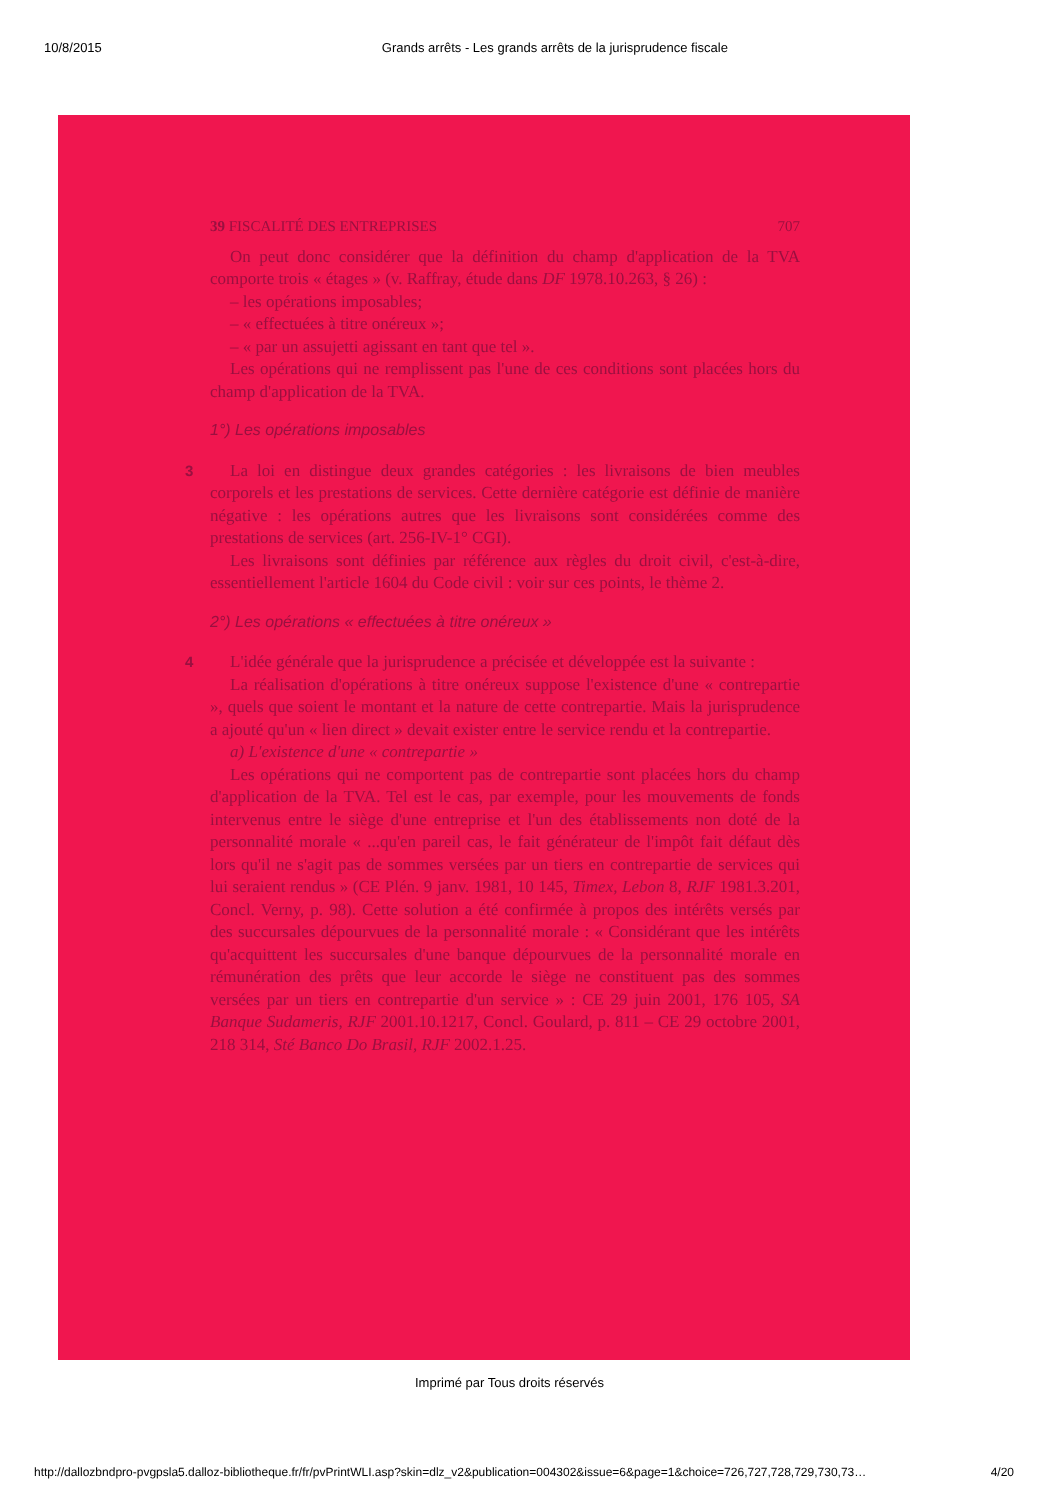10/8/2015 Grands arrêts - Les grands arrêts de la jurisprudence fiscale
39 FISCALITÉ DES ENTREPRISES 707
On peut donc considérer que la définition du champ d'application de la TVA comporte trois « étages » (v. Raffray, étude dans DF 1978.10.263, § 26) :
– les opérations imposables;
– « effectuées à titre onéreux »;
– « par un assujetti agissant en tant que tel ».
Les opérations qui ne remplissent pas l'une de ces conditions sont placées hors du champ d'application de la TVA.
1°) Les opérations imposables
3
La loi en distingue deux grandes catégories : les livraisons de bien meubles corporels et les prestations de services. Cette dernière catégorie est définie de manière négative : les opérations autres que les livraisons sont considérées comme des prestations de services (art. 256-IV-1° CGI).
Les livraisons sont définies par référence aux règles du droit civil, c'est-à-dire, essentiellement l'article 1604 du Code civil : voir sur ces points, le thème 2.
2°) Les opérations « effectuées à titre onéreux »
4
L'idée générale que la jurisprudence a précisée et développée est la suivante :
La réalisation d'opérations à titre onéreux suppose l'existence d'une « contrepartie », quels que soient le montant et la nature de cette contrepartie. Mais la jurisprudence a ajouté qu'un « lien direct » devait exister entre le service rendu et la contrepartie.
a) L'existence d'une « contrepartie »
Les opérations qui ne comportent pas de contrepartie sont placées hors du champ d'application de la TVA. Tel est le cas, par exemple, pour les mouvements de fonds intervenus entre le siège d'une entreprise et l'un des établissements non doté de la personnalité morale « ...qu'en pareil cas, le fait générateur de l'impôt fait défaut dès lors qu'il ne s'agit pas de sommes versées par un tiers en contrepartie de services qui lui seraient rendus » (CE Plén. 9 janv. 1981, 10 145, Timex, Lebon 8, RJF 1981.3.201, Concl. Verny, p. 98). Cette solution a été confirmée à propos des intérêts versés par des succursales dépourvues de la personnalité morale : « Considérant que les intérêts qu'acquittent les succursales d'une banque dépourvues de la personnalité morale en rémunération des prêts que leur accorde le siège ne constituent pas des sommes versées par un tiers en contrepartie d'un service » : CE 29 juin 2001, 176 105, SA Banque Sudameris, RJF 2001.10.1217, Concl. Goulard, p. 811 – CE 29 octobre 2001, 218 314, Sté Banco Do Brasil, RJF 2002.1.25.
Imprimé par Tous droits réservés
http://dallozbndpro-pvgpsla5.dalloz-bibliotheque.fr/fr/pvPrintWLI.asp?skin=dlz_v2&publication=004302&issue=6&page=1&choice=726,727,728,729,730,73… 4/20